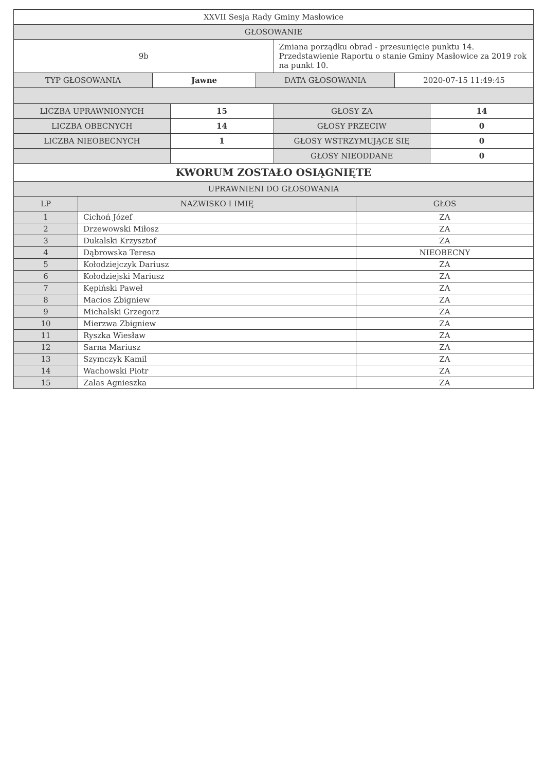| XXVII Sesja Rady Gminy Masłowice | |
| GŁOSOWANIE | |
| 9b | Zmiana porządku obrad - przesunięcie punktu 14. Przedstawienie Raportu o stanie Gminy Masłowice za 2019 rok na punkt 10. |
| TYP GŁOSOWANIA | Jawne | DATA GŁOSOWANIA | 2020-07-15 11:49:45 |
| LICZBA UPRAWNIONYCH | 15 | GŁOSY ZA | 14 |
| LICZBA OBECNYCH | 14 | GŁOSY PRZECIW | 0 |
| LICZBA NIEOBECNYCH | 1 | GŁOSY WSTRZYMUJĄCE SIĘ | 0 |
| | | GŁOSY NIEODDANE | 0 |
| KWORUM ZOSTAŁO OSIĄGNIĘTE | | | |
| UPRAWNIENI DO GŁOSOWANIA | | | |
| LP | NAZWISKO I IMIĘ | GŁOS |
| --- | --- | --- |
| 1 | Cichoń Józef | ZA |
| 2 | Drzewowski Miłosz | ZA |
| 3 | Dukalski Krzysztof | ZA |
| 4 | Dąbrowska Teresa | NIEOBECNY |
| 5 | Kołodziejczyk Dariusz | ZA |
| 6 | Kołodziejski Mariusz | ZA |
| 7 | Kępiński Paweł | ZA |
| 8 | Macios Zbigniew | ZA |
| 9 | Michalski Grzegorz | ZA |
| 10 | Mierzwa Zbigniew | ZA |
| 11 | Ryszka Wiesław | ZA |
| 12 | Sarna Mariusz | ZA |
| 13 | Szymczyk Kamil | ZA |
| 14 | Wachowski Piotr | ZA |
| 15 | Zalas Agnieszka | ZA |